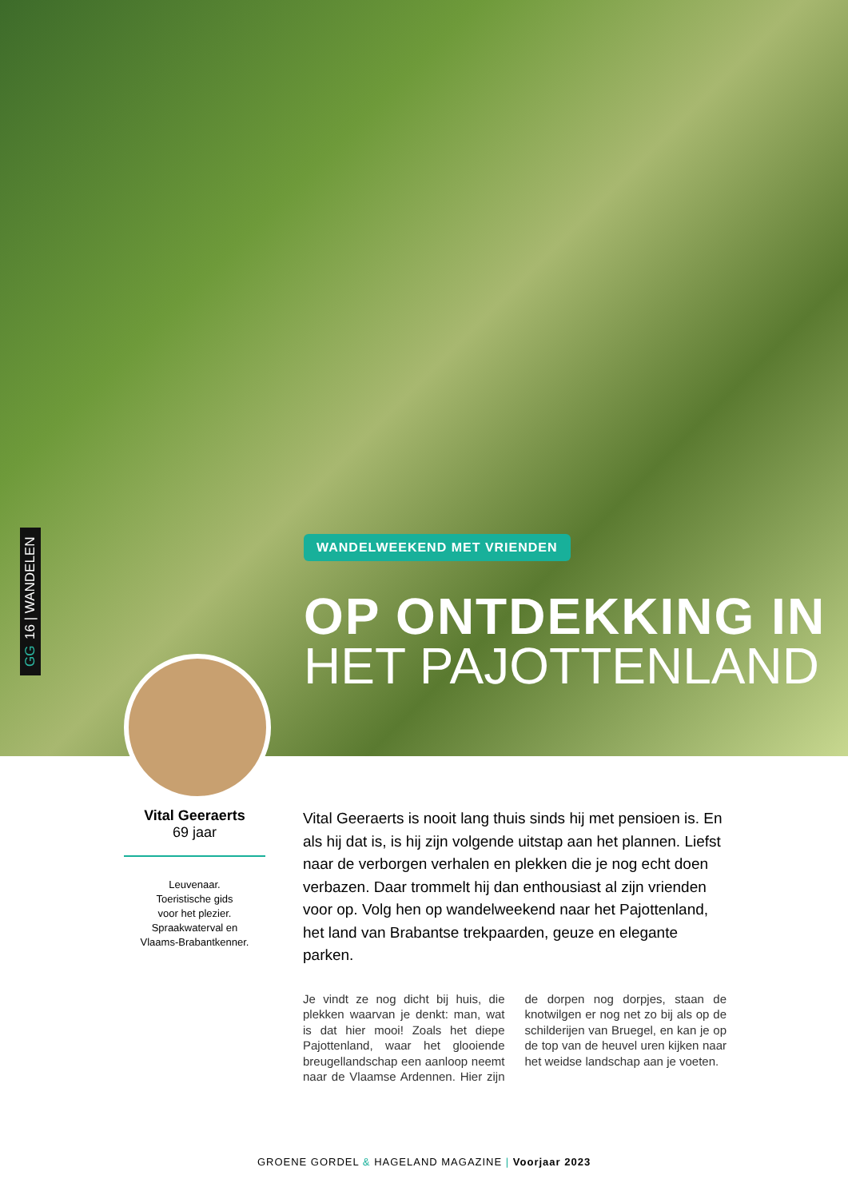GG 16 | WANDELEN
WANDELWEEKEND MET VRIENDEN
OP ONTDEKKING IN
HET PAJOTTENLAND
Vital Geeraerts
69 jaar
Leuvenaar.
Toeristische gids
voor het plezier.
Spraakwaterval en
Vlaams-Brabantkenner.
Vital Geeraerts is nooit lang thuis sinds hij met pensioen is. En als hij dat is, is hij zijn volgende uitstap aan het plannen. Liefst naar de verborgen verhalen en plekken die je nog echt doen verbazen. Daar trommelt hij dan enthousiast al zijn vrienden voor op. Volg hen op wandelweekend naar het Pajottenland, het land van Brabantse trekpaarden, geuze en elegante parken.
Je vindt ze nog dicht bij huis, die plekken waarvan je denkt: man, wat is dat hier mooi! Zoals het diepe Pajottenland, waar het glooiende breugellandschap een aanloop neemt naar de Vlaamse Ardennen. Hier zijn de dorpen nog dorpjes, staan de knotwilgen er nog net zo bij als op de schilderijen van Bruegel, en kan je op de top van de heuvel uren kijken naar het weidse landschap aan je voeten.
GROENE GORDEL & HAGELAND MAGAZINE | Voorjaar 2023